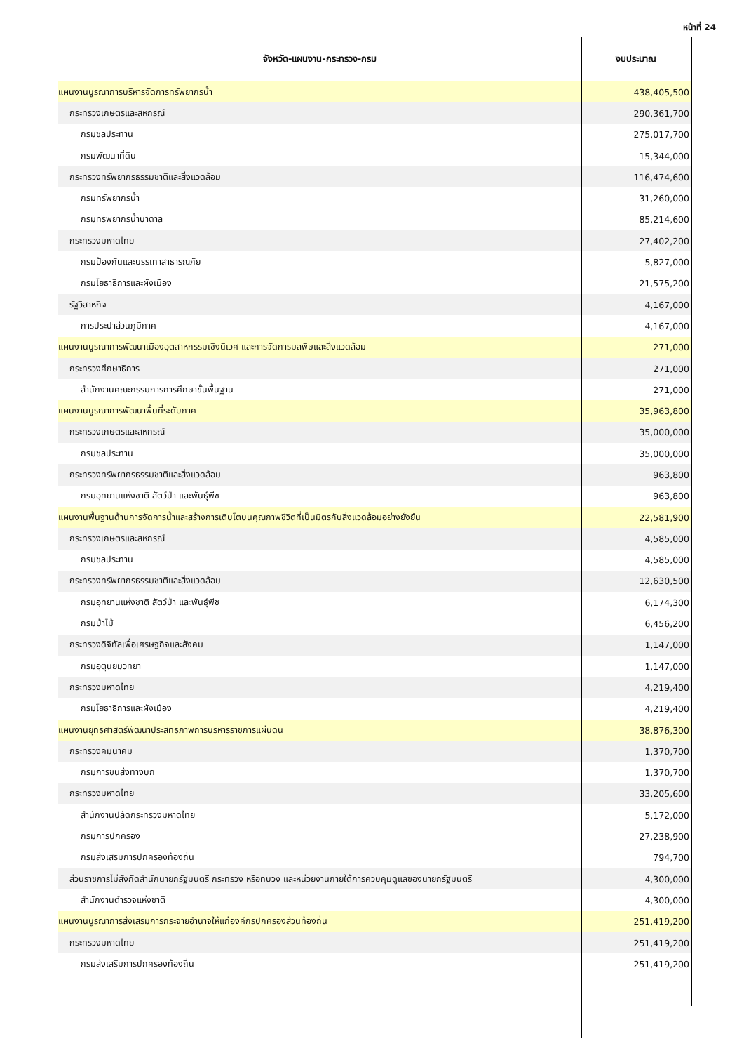หน้าที่ 24
| จังหวัด-แผนงาน-กระทรวง-กรม | งบประมาณ |
| --- | --- |
| แผนงานบูรณาการบริหารจัดการทรัพยากรน้ำ | 438,405,500 |
| กระทรวงเกษตรและสหกรณ์ | 290,361,700 |
| กรมชลประทาน | 275,017,700 |
| กรมพัฒนาที่ดิน | 15,344,000 |
| กระทรวงทรัพยากรธรรมชาติและสิ่งแวดล้อม | 116,474,600 |
| กรมทรัพยากรน้ำ | 31,260,000 |
| กรมทรัพยากรน้ำบาดาล | 85,214,600 |
| กระทรวงมหาดไทย | 27,402,200 |
| กรมป้องกันและบรรเทาสาธารณภัย | 5,827,000 |
| กรมโยธาธิการและผังเมือง | 21,575,200 |
| รัฐวิสาหกิจ | 4,167,000 |
| การประปาส่วนภูมิภาค | 4,167,000 |
| แผนงานบูรณาการพัฒนาเมืองอุตสาหกรรมเชิงนิเวศ และการจัดการมลพิษและสิ่งแวดล้อม | 271,000 |
| กระทรวงศึกษาธิการ | 271,000 |
| สำนักงานคณะกรรมการการศึกษาขั้นพื้นฐาน | 271,000 |
| แผนงานบูรณาการพัฒนาพื้นที่ระดับภาค | 35,963,800 |
| กระทรวงเกษตรและสหกรณ์ | 35,000,000 |
| กรมชลประทาน | 35,000,000 |
| กระทรวงทรัพยากรธรรมชาติและสิ่งแวดล้อม | 963,800 |
| กรมอุทยานแห่งชาติ สัตว์ป่า และพันธุ์พืช | 963,800 |
| แผนงานพื้นฐานด้านการจัดการน้ำและสร้างการเติบโตบนคุณภาพชีวิตที่เป็นมิตรกับสิ่งแวดล้อมอย่างยั่งยืน | 22,581,900 |
| กระทรวงเกษตรและสหกรณ์ | 4,585,000 |
| กรมชลประทาน | 4,585,000 |
| กระทรวงทรัพยากรธรรมชาติและสิ่งแวดล้อม | 12,630,500 |
| กรมอุทยานแห่งชาติ สัตว์ป่า และพันธุ์พืช | 6,174,300 |
| กรมป่าไม้ | 6,456,200 |
| กระทรวงดิจิทัลเพื่อเศรษฐกิจและสังคม | 1,147,000 |
| กรมอุตุนิยมวิทยา | 1,147,000 |
| กระทรวงมหาดไทย | 4,219,400 |
| กรมโยธาธิการและผังเมือง | 4,219,400 |
| แผนงานยุทธศาสตร์พัฒนาประสิทธิภาพการบริหารราชการแผ่นดิน | 38,876,300 |
| กระทรวงคมนาคม | 1,370,700 |
| กรมการขนส่งทางบก | 1,370,700 |
| กระทรวงมหาดไทย | 33,205,600 |
| สำนักงานปลัดกระทรวงมหาดไทย | 5,172,000 |
| กรมการปกครอง | 27,238,900 |
| กรมส่งเสริมการปกครองท้องถิ่น | 794,700 |
| ส่วนราชการไม่สังกัดสำนักนายกรัฐมนตรี กระทรวง หรือทบวง และหน่วยงานภายใต้การควบคุมดูแลของนายกรัฐมนตรี | 4,300,000 |
| สำนักงานตำรวจแห่งชาติ | 4,300,000 |
| แผนงานบูรณาการส่งเสริมการกระจายอำนาจให้แก่องค์กรปกครองส่วนท้องถิ่น | 251,419,200 |
| กระทรวงมหาดไทย | 251,419,200 |
| กรมส่งเสริมการปกครองท้องถิ่น | 251,419,200 |